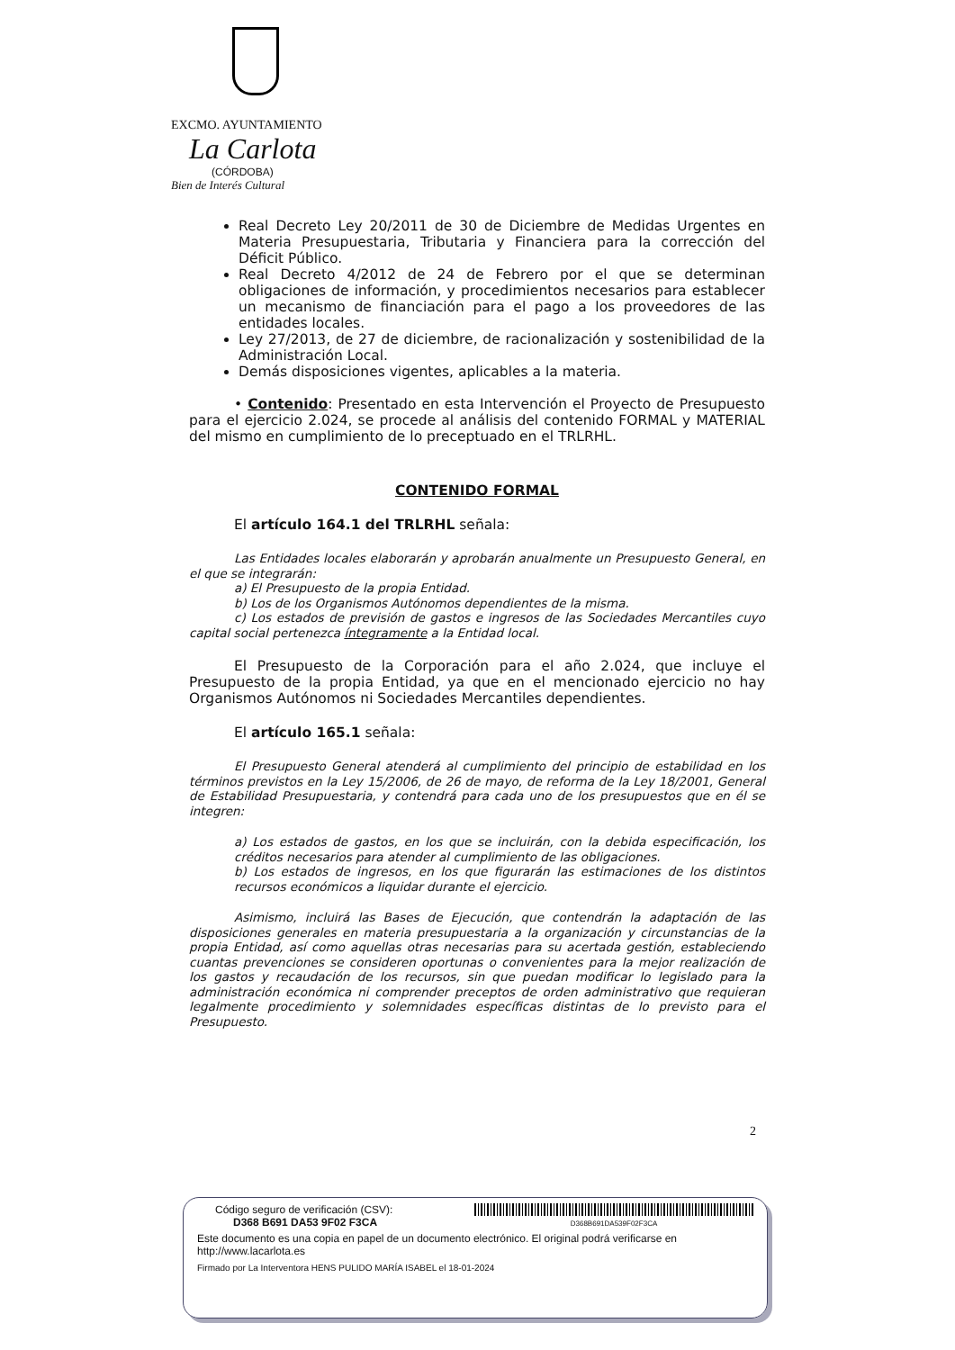EXCMO. AYUNTAMIENTO
La Carlota
(CÓRDOBA)
Bien de Interés Cultural
Real Decreto Ley 20/2011 de 30 de Diciembre de Medidas Urgentes en Materia Presupuestaria, Tributaria y Financiera para la corrección del Déficit Público.
Real Decreto 4/2012 de 24 de Febrero por el que se determinan obligaciones de información, y procedimientos necesarios para establecer un mecanismo de financiación para el pago a los proveedores de las entidades locales.
Ley 27/2013, de 27 de diciembre, de racionalización y sostenibilidad de la Administración Local.
Demás disposiciones vigentes, aplicables a la materia.
• Contenido: Presentado en esta Intervención el Proyecto de Presupuesto para el ejercicio 2.024, se procede al análisis del contenido FORMAL y MATERIAL del mismo en cumplimiento de lo preceptuado en el TRLRHL.
CONTENIDO FORMAL
El artículo 164.1 del TRLRHL señala:
Las Entidades locales elaborarán y aprobarán anualmente un Presupuesto General, en el que se integrarán:
a) El Presupuesto de la propia Entidad.
b) Los de los Organismos Autónomos dependientes de la misma.
c) Los estados de previsión de gastos e ingresos de las Sociedades Mercantiles cuyo capital social pertenezca íntegramente a la Entidad local.
El Presupuesto de la Corporación para el año 2.024, que incluye el Presupuesto de la propia Entidad, ya que en el mencionado ejercicio no hay Organismos Autónomos ni Sociedades Mercantiles dependientes.
El artículo 165.1 señala:
El Presupuesto General atenderá al cumplimiento del principio de estabilidad en los términos previstos en la Ley 15/2006, de 26 de mayo, de reforma de la Ley 18/2001, General de Estabilidad Presupuestaria, y contendrá para cada uno de los presupuestos que en él se integren:
a) Los estados de gastos, en los que se incluirán, con la debida especificación, los créditos necesarios para atender al cumplimiento de las obligaciones.
b) Los estados de ingresos, en los que figurarán las estimaciones de los distintos recursos económicos a liquidar durante el ejercicio.
Asimismo, incluirá las Bases de Ejecución, que contendrán la adaptación de las disposiciones generales en materia presupuestaria a la organización y circunstancias de la propia Entidad, así como aquellas otras necesarias para su acertada gestión, estableciendo cuantas prevenciones se consideren oportunas o convenientes para la mejor realización de los gastos y recaudación de los recursos, sin que puedan modificar lo legislado para la administración económica ni comprender preceptos de orden administrativo que requieran legalmente procedimiento y solemnidades específicas distintas de lo previsto para el Presupuesto.
2
Código seguro de verificación (CSV):
D368 B691 DA53 9F02 F3CA
D368B691DA539F02F3CA
Este documento es una copia en papel de un documento electrónico. El original podrá verificarse en http://www.lacarlota.es
Firmado por La Interventora HENS PULIDO MARÍA ISABEL el 18-01-2024